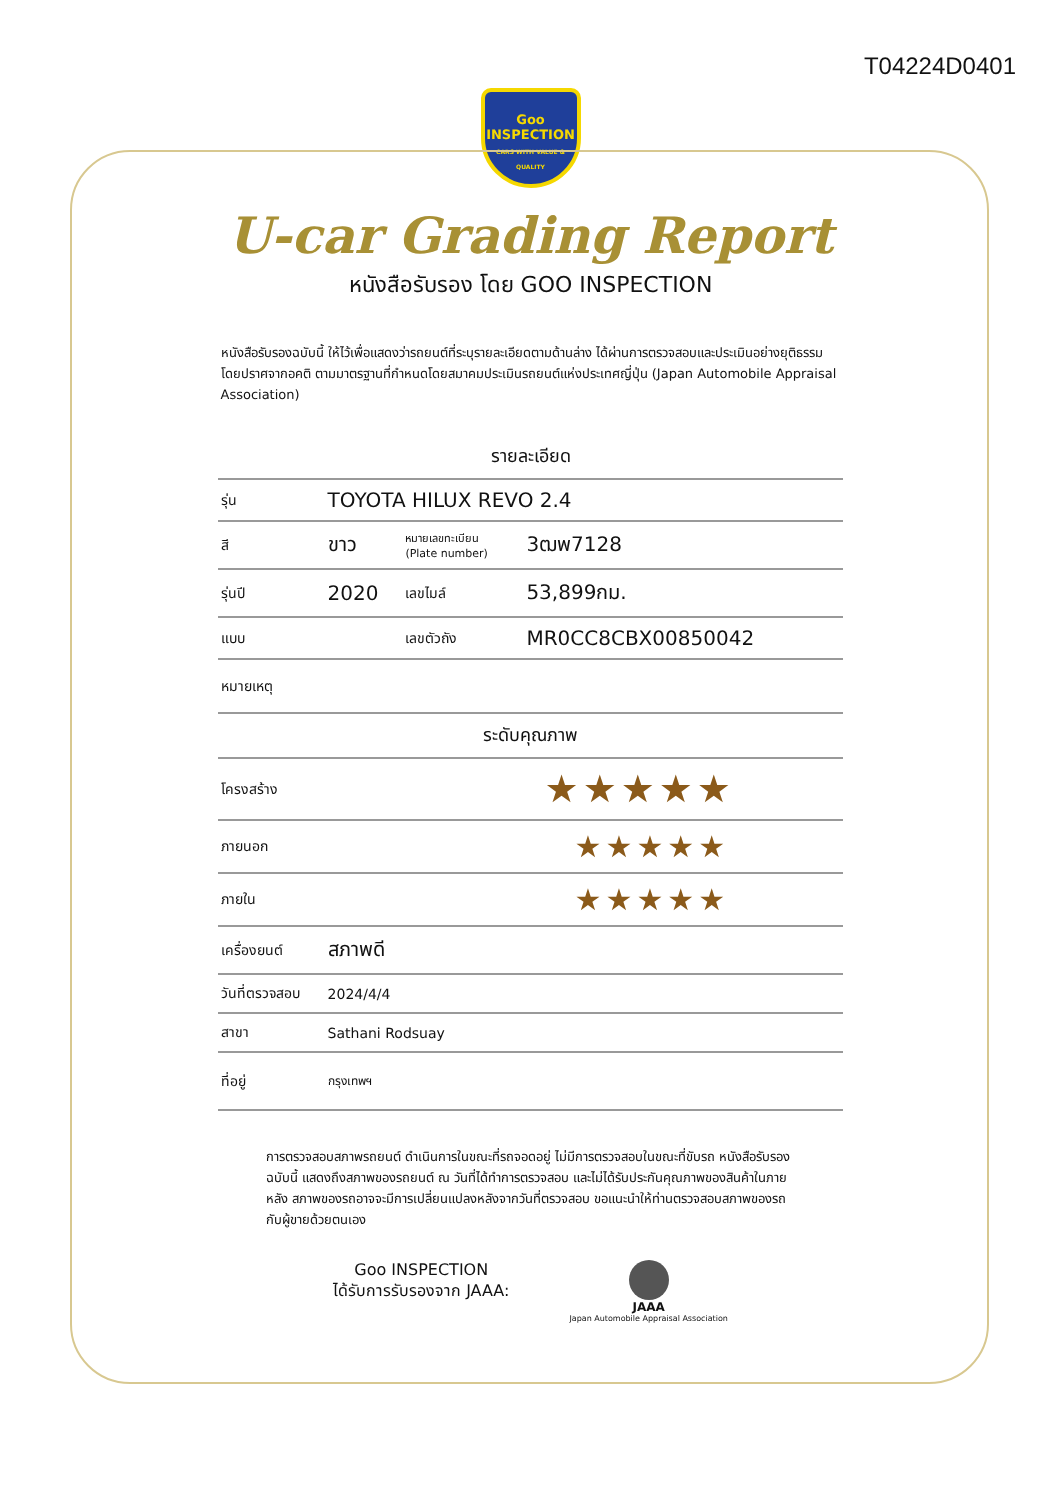T04224D0401
Goo
INSPECTION
CARS WITH VALUE & QUALITY
U-car Grading Report
หนังสือรับรอง โดย GOO INSPECTION
หนังสือรับรองฉบับนี้ ให้ไว้เพื่อแสดงว่ารถยนต์ที่ระบุรายละเอียดตามด้านล่าง ได้ผ่านการตรวจสอบและประเมินอย่างยุติธรรม โดยปราศจากอคติ ตามมาตรฐานที่กำหนดโดยสมาคมประเมินรถยนต์แห่งประเทศญี่ปุ่น (Japan Automobile Appraisal Association)
| รายละเอียด | | | |
| --- | --- | --- | --- |
| รุ่น | TOYOTA HILUX REVO 2.4 | | |
| สี | ขาว | หมายเลขทะเบียน (Plate number) | 3ฒพ7128 |
| รุ่นปี | 2020 | เลขไมล์ | 53,899กม. |
| แบบ | | เลขตัวถัง | MR0CC8CBX00850042 |
| หมายเหตุ | | | |
| ระดับคุณภาพ | | | |
| โครงสร้าง | ★★★★★ | | |
| ภายนอก | ★★★★★ | | |
| ภายใน | ★★★★★ | | |
| เครื่องยนต์ | สภาพดี | | |
| วันที่ตรวจสอบ | 2024/4/4 | | |
| สาขา | Sathani Rodsuay | | |
| ที่อยู่ | กรุงเทพฯ | | |
การตรวจสอบสภาพรถยนต์ ดำเนินการในขณะที่รถจอดอยู่ ไม่มีการตรวจสอบในขณะที่ขับรถ หนังสือรับรองฉบับนี้ แสดงถึงสภาพของรถยนต์ ณ วันที่ได้ทำการตรวจสอบ และไม่ได้รับประกันคุณภาพของสินค้าในภายหลัง สภาพของรถอาจจะมีการเปลี่ยนแปลงหลังจากวันที่ตรวจสอบ ขอแนะนำให้ท่านตรวจสอบสภาพของรถกับผู้ขายด้วยตนเอง
Goo INSPECTION
ได้รับการรับรองจาก JAAA:
JAAA
Japan Automobile Appraisal Association